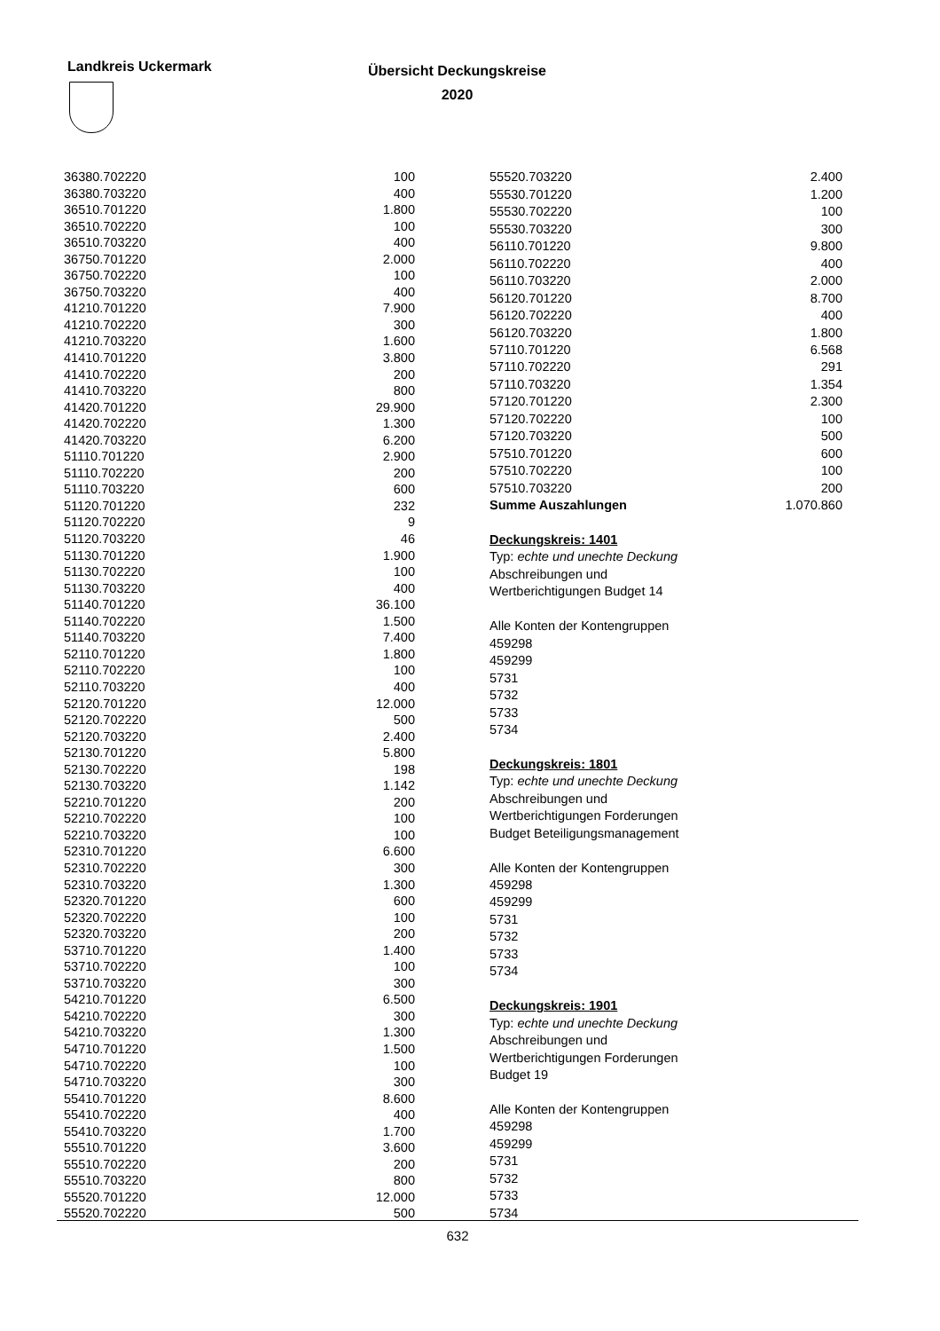Landkreis Uckermark
Übersicht Deckungskreise
2020
| 36380.702220 | 100 |
| 36380.703220 | 400 |
| 36510.701220 | 1.800 |
| 36510.702220 | 100 |
| 36510.703220 | 400 |
| 36750.701220 | 2.000 |
| 36750.702220 | 100 |
| 36750.703220 | 400 |
| 41210.701220 | 7.900 |
| 41210.702220 | 300 |
| 41210.703220 | 1.600 |
| 41410.701220 | 3.800 |
| 41410.702220 | 200 |
| 41410.703220 | 800 |
| 41420.701220 | 29.900 |
| 41420.702220 | 1.300 |
| 41420.703220 | 6.200 |
| 51110.701220 | 2.900 |
| 51110.702220 | 200 |
| 51110.703220 | 600 |
| 51120.701220 | 232 |
| 51120.702220 | 9 |
| 51120.703220 | 46 |
| 51130.701220 | 1.900 |
| 51130.702220 | 100 |
| 51130.703220 | 400 |
| 51140.701220 | 36.100 |
| 51140.702220 | 1.500 |
| 51140.703220 | 7.400 |
| 52110.701220 | 1.800 |
| 52110.702220 | 100 |
| 52110.703220 | 400 |
| 52120.701220 | 12.000 |
| 52120.702220 | 500 |
| 52120.703220 | 2.400 |
| 52130.701220 | 5.800 |
| 52130.702220 | 198 |
| 52130.703220 | 1.142 |
| 52210.701220 | 200 |
| 52210.702220 | 100 |
| 52210.703220 | 100 |
| 52310.701220 | 6.600 |
| 52310.702220 | 300 |
| 52310.703220 | 1.300 |
| 52320.701220 | 600 |
| 52320.702220 | 100 |
| 52320.703220 | 200 |
| 53710.701220 | 1.400 |
| 53710.702220 | 100 |
| 53710.703220 | 300 |
| 54210.701220 | 6.500 |
| 54210.702220 | 300 |
| 54210.703220 | 1.300 |
| 54710.701220 | 1.500 |
| 54710.702220 | 100 |
| 54710.703220 | 300 |
| 55410.701220 | 8.600 |
| 55410.702220 | 400 |
| 55410.703220 | 1.700 |
| 55510.701220 | 3.600 |
| 55510.702220 | 200 |
| 55510.703220 | 800 |
| 55520.701220 | 12.000 |
| 55520.702220 | 500 |
| 55520.703220 | 2.400 |
| 55530.701220 | 1.200 |
| 55530.702220 | 100 |
| 55530.703220 | 300 |
| 56110.701220 | 9.800 |
| 56110.702220 | 400 |
| 56110.703220 | 2.000 |
| 56120.701220 | 8.700 |
| 56120.702220 | 400 |
| 56120.703220 | 1.800 |
| 57110.701220 | 6.568 |
| 57110.702220 | 291 |
| 57110.703220 | 1.354 |
| 57120.701220 | 2.300 |
| 57120.702220 | 100 |
| 57120.703220 | 500 |
| 57510.701220 | 600 |
| 57510.702220 | 100 |
| 57510.703220 | 200 |
| Summe Auszahlungen | 1.070.860 |
| Deckungskreis: 1401 | |
| Typ: echte und unechte Deckung | |
| Abschreibungen und | |
| Wertberichtigungen Budget 14 | |
| Alle Konten der Kontengruppen | |
| 459298 | |
| 459299 | |
| 5731 | |
| 5732 | |
| 5733 | |
| 5734 | |
| Deckungskreis: 1801 | |
| Typ: echte und unechte Deckung | |
| Abschreibungen und | |
| Wertberichtigungen Forderungen | |
| Budget Beteiligungsmanagement | |
| Alle Konten der Kontengruppen | |
| 459298 | |
| 459299 | |
| 5731 | |
| 5732 | |
| 5733 | |
| 5734 | |
| Deckungskreis: 1901 | |
| Typ: echte und unechte Deckung | |
| Abschreibungen und | |
| Wertberichtigungen Forderungen | |
| Budget 19 | |
| Alle Konten der Kontengruppen | |
| 459298 | |
| 459299 | |
| 5731 | |
| 5732 | |
| 5733 | |
| 5734 | |
632